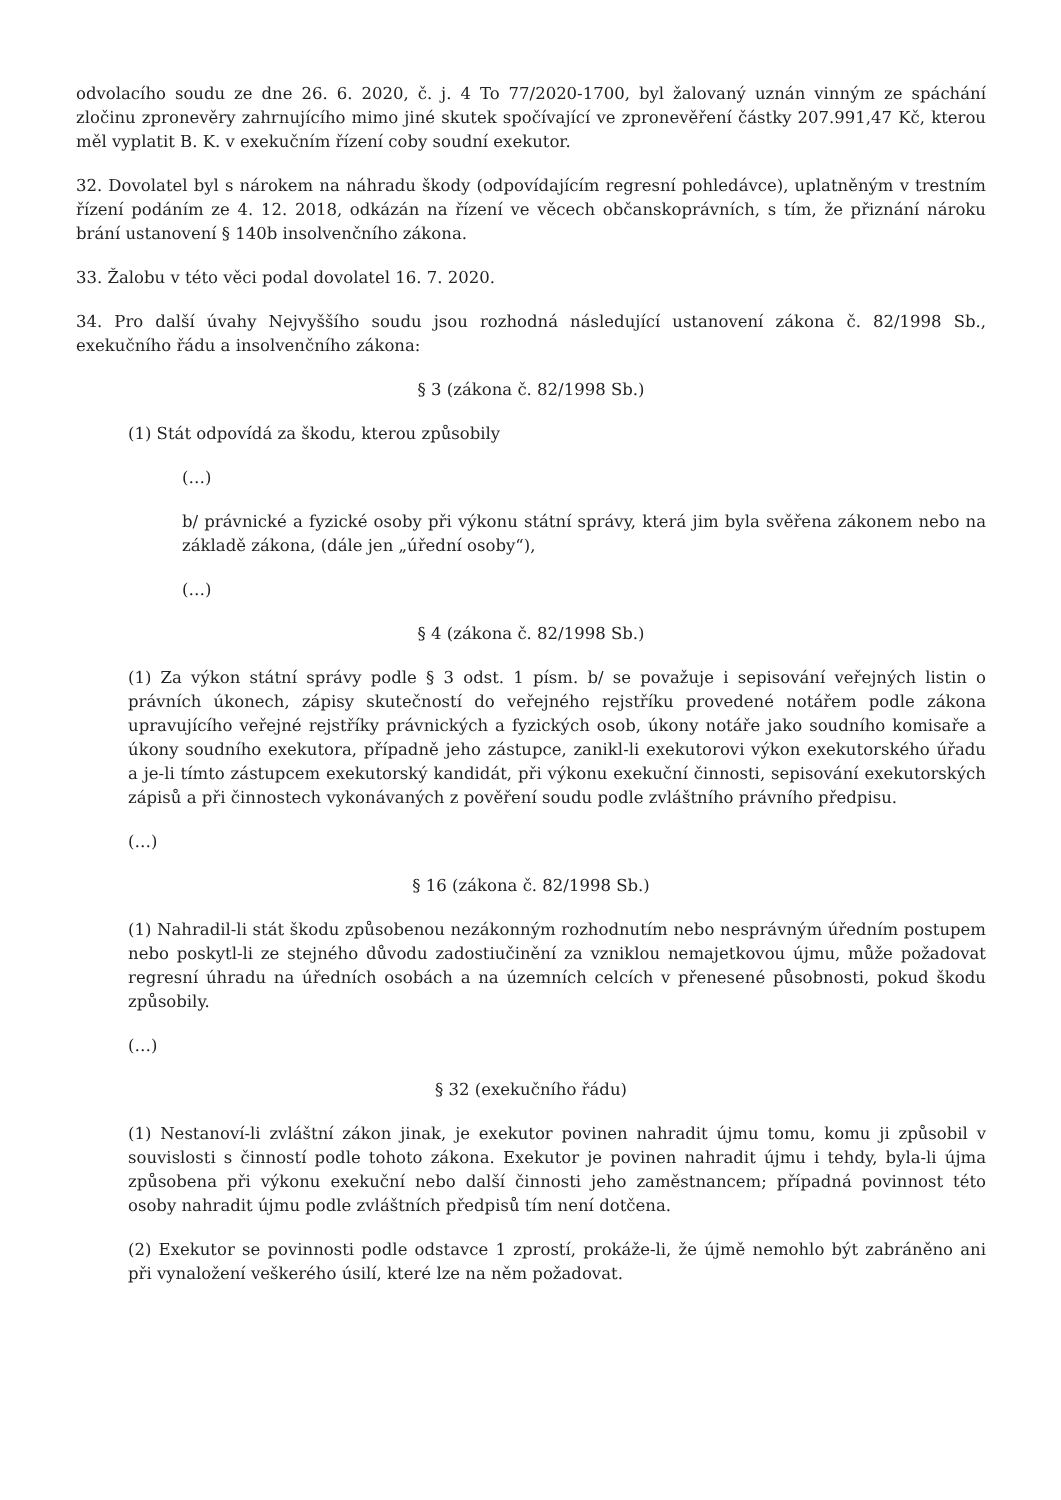odvolacího soudu ze dne 26. 6. 2020, č. j. 4 To 77/2020-1700, byl žalovaný uznán vinným ze spáchání zločinu zpronevěry zahrnujícího mimo jiné skutek spočívající ve zpronevěření částky 207.991,47 Kč, kterou měl vyplatit B. K. v exekučním řízení coby soudní exekutor.
32. Dovolatel byl s nárokem na náhradu škody (odpovídajícím regresní pohledávce), uplatněným v trestním řízení podáním ze 4. 12. 2018, odkázán na řízení ve věcech občanskoprávních, s tím, že přiznání nároku brání ustanovení § 140b insolvenčního zákona.
33. Žalobu v této věci podal dovolatel 16. 7. 2020.
34. Pro další úvahy Nejvyššího soudu jsou rozhodná následující ustanovení zákona č. 82/1998 Sb., exekučního řádu a insolvenčního zákona:
§ 3 (zákona č. 82/1998 Sb.)
(1) Stát odpovídá za škodu, kterou způsobily
(…)
b/ právnické a fyzické osoby při výkonu státní správy, která jim byla svěřena zákonem nebo na základě zákona, (dále jen „úřední osoby“),
(…)
§ 4 (zákona č. 82/1998 Sb.)
(1) Za výkon státní správy podle § 3 odst. 1 písm. b/ se považuje i sepisování veřejných listin o právních úkonech, zápisy skutečností do veřejného rejstříku provedené notářem podle zákona upravujícího veřejné rejstříky právnických a fyzických osob, úkony notáře jako soudního komisaře a úkony soudního exekutora, případně jeho zástupce, zanikl-li exekutorovi výkon exekutorského úřadu a je-li tímto zástupcem exekutorský kandidát, při výkonu exekuční činnosti, sepisování exekutorských zápisů a při činnostech vykonávaných z pověření soudu podle zvláštního právního předpisu.
(…)
§ 16 (zákona č. 82/1998 Sb.)
(1) Nahradil-li stát škodu způsobenou nezákonným rozhodnutím nebo nesprávným úředním postupem nebo poskytl-li ze stejného důvodu zadostiučinění za vzniklou nemajetkovou újmu, může požadovat regresní úhradu na úředních osobách a na územních celcích v přenesené působnosti, pokud škodu způsobily.
(…)
§ 32 (exekučního řádu)
(1) Nestanoví-li zvláštní zákon jinak, je exekutor povinen nahradit újmu tomu, komu ji způsobil v souvislosti s činností podle tohoto zákona. Exekutor je povinen nahradit újmu i tehdy, byla-li újma způsobena při výkonu exekuční nebo další činnosti jeho zaměstnancem; případná povinnost této osoby nahradit újmu podle zvláštních předpisů tím není dotčena.
(2) Exekutor se povinnosti podle odstavce 1 zprostí, prokáže-li, že újmě nemohlo být zabráněno ani při vynaložení veškerého úsilí, které lze na něm požadovat.